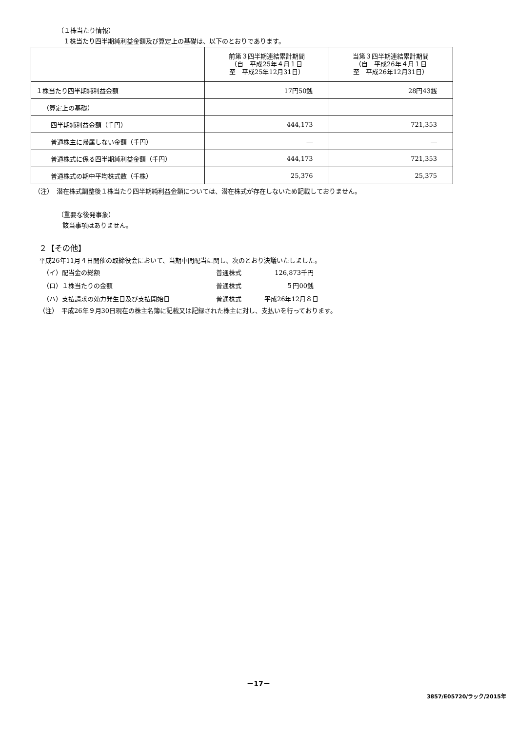（１株当たり情報）
１株当たり四半期純利益金額及び算定上の基礎は、以下のとおりであります。
| | 前第３四半期連結累計期間 （自 平成25年４月１日 至 平成25年12月31日） | 当第３四半期連結累計期間 （自 平成26年４月１日 至 平成26年12月31日） |
| --- | --- | --- |
| １株当たり四半期純利益金額 | 17円50銭 | 28円43銭 |
| （算定上の基礎） | | |
| 四半期純利益金額（千円） | 444,173 | 721,353 |
| 普通株主に帰属しない金額（千円） | ― | ― |
| 普通株式に係る四半期純利益金額（千円） | 444,173 | 721,353 |
| 普通株式の期中平均株式数（千株） | 25,376 | 25,375 |
（注）　潜在株式調整後１株当たり四半期純利益金額については、潜在株式が存在しないため記載しておりません。
（重要な後発事象）
該当事項はありません。
２【その他】
平成26年11月４日開催の取締役会において、当期中間配当に関し、次のとおり決議いたしました。
（イ）配当金の総額 普通株式 126,873千円
（ロ）１株当たりの金額 普通株式 ５円00銭
（ハ）支払請求の効力発生日及び支払開始日 普通株式 平成26年12月８日
（注）　平成26年９月30日現在の株主名簿に記載又は記録された株主に対し、支払いを行っております。
－17－
3857/E05720/ラック/2015年